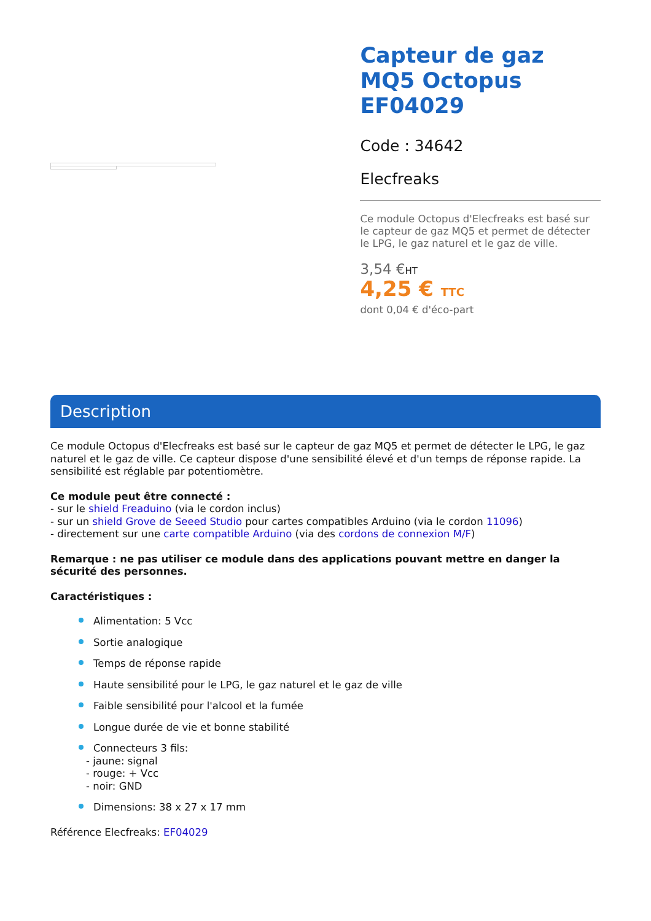Capteur de gaz MQ5 Octopus EF04029
Code : 34642
Elecfreaks
Ce module Octopus d'Elecfreaks est basé sur le capteur de gaz MQ5 et permet de détecter le LPG, le gaz naturel et le gaz de ville.
3,54 €HT
4,25 € TTC
dont 0,04 € d'éco-part
Description
Ce module Octopus d'Elecfreaks est basé sur le capteur de gaz MQ5 et permet de détecter le LPG, le gaz naturel et le gaz de ville. Ce capteur dispose d'une sensibilité élevé et d'un temps de réponse rapide. La sensibilité est réglable par potentiomètre.
Ce module peut être connecté :
- sur le shield Freaduino (via le cordon inclus)
- sur un shield Grove de Seeed Studio pour cartes compatibles Arduino (via le cordon 11096)
- directement sur une carte compatible Arduino (via des cordons de connexion M/F)
Remarque : ne pas utiliser ce module dans des applications pouvant mettre en danger la sécurité des personnes.
Caractéristiques :
Alimentation: 5 Vcc
Sortie analogique
Temps de réponse rapide
Haute sensibilité pour le LPG, le gaz naturel et le gaz de ville
Faible sensibilité pour l'alcool et la fumée
Longue durée de vie et bonne stabilité
Connecteurs 3 fils:
- jaune: signal
- rouge: + Vcc
- noir: GND
Dimensions: 38 x 27 x 17 mm
Référence Elecfreaks: EF04029